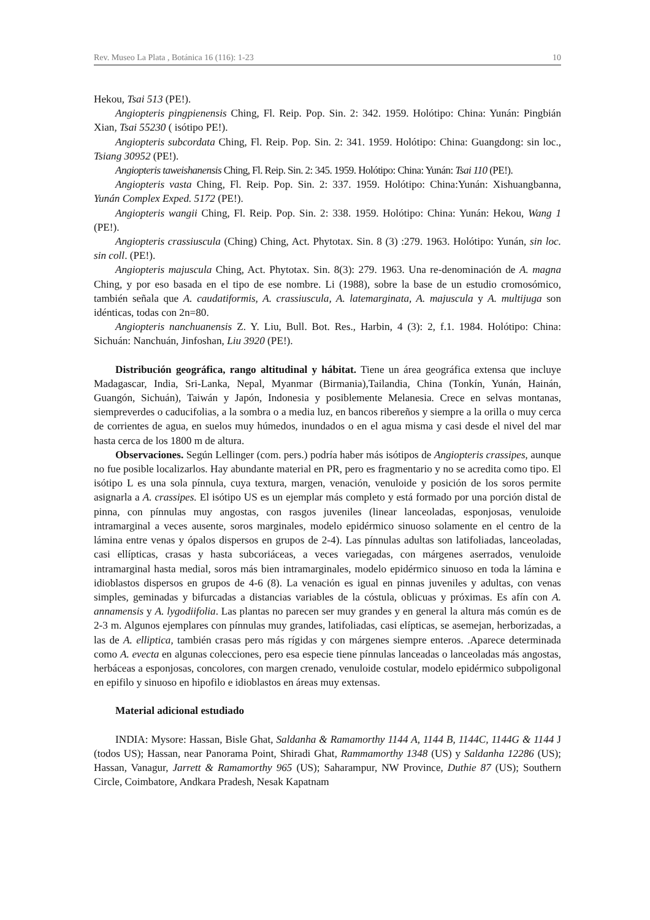Rev. Museo La Plata , Botánica 16 (116): 1-23 10
Hekou, Tsai 513 (PE!).
Angiopteris pingpienensis Ching, Fl. Reip. Pop. Sin. 2: 342. 1959. Holótipo: China: Yunán: Pingbián Xian, Tsai 55230 ( isótipo PE!).
Angiopteris subcordata Ching, Fl. Reip. Pop. Sin. 2: 341. 1959. Holótipo: China: Guangdong: sin loc., Tsiang 30952 (PE!).
Angiopteris taweishanensis Ching, Fl. Reip. Sin. 2: 345. 1959. Holótipo: China: Yunán: Tsai 110 (PE!).
Angiopteris vasta Ching, Fl. Reip. Pop. Sin. 2: 337. 1959. Holótipo: China:Yunán: Xishuangbanna, Yunán Complex Exped. 5172 (PE!).
Angiopteris wangii Ching, Fl. Reip. Pop. Sin. 2: 338. 1959. Holótipo: China: Yunán: Hekou, Wang 1 (PE!).
Angiopteris crassiuscula (Ching) Ching, Act. Phytotax. Sin. 8 (3) :279. 1963. Holótipo: Yunán, sin loc. sin coll. (PE!).
Angiopteris majuscula Ching, Act. Phytotax. Sin. 8(3): 279. 1963. Una re-denominación de A. magna Ching, y por eso basada en el tipo de ese nombre. Li (1988), sobre la base de un estudio cromosómico, también señala que A. caudatiformis, A. crassiuscula, A. latemarginata, A. majuscula y A. multijuga son idénticas, todas con 2n=80.
Angiopteris nanchuanensis Z. Y. Liu, Bull. Bot. Res., Harbin, 4 (3): 2, f.1. 1984. Holótipo: China: Sichuán: Nanchuán, Jinfoshan, Liu 3920 (PE!).
Distribución geográfica, rango altitudinal y hábitat. Tiene un área geográfica extensa que incluye Madagascar, India, Sri-Lanka, Nepal, Myanmar (Birmania),Tailandia, China (Tonkín, Yunán, Hainán, Guangón, Sichuán), Taiwán y Japón, Indonesia y posiblemente Melanesia. Crece en selvas montanas, siempreverdes o caducifolias, a la sombra o a media luz, en bancos ribereños y siempre a la orilla o muy cerca de corrientes de agua, en suelos muy húmedos, inundados o en el agua misma y casi desde el nivel del mar hasta cerca de los 1800 m de altura.
Observaciones. Según Lellinger (com. pers.) podría haber más isótipos de Angiopteris crassipes, aunque no fue posible localizarlos. Hay abundante material en PR, pero es fragmentario y no se acredita como tipo. El isótipo L es una sola pínnula, cuya textura, margen, venación, venuloide y posición de los soros permite asignarla a A. crassipes. El isótipo US es un ejemplar más completo y está formado por una porción distal de pinna, con pínnulas muy angostas, con rasgos juveniles (linear lanceoladas, esponjosas, venuloide intramarginal a veces ausente, soros marginales, modelo epidérmico sinuoso solamente en el centro de la lámina entre venas y ópalos dispersos en grupos de 2-4). Las pínnulas adultas son latifoliadas, lanceoladas, casi ellípticas, crasas y hasta subcoriáceas, a veces variegadas, con márgenes aserrados, venuloide intramarginal hasta medial, soros más bien intramarginales, modelo epidérmico sinuoso en toda la lámina e idioblastos dispersos en grupos de 4-6 (8). La venación es igual en pinnas juveniles y adultas, con venas simples, geminadas y bifurcadas a distancias variables de la cóstula, oblicuas y próximas. Es afín con A. annamensis y A. lygodiifolia. Las plantas no parecen ser muy grandes y en general la altura más común es de 2-3 m. Algunos ejemplares con pínnulas muy grandes, latifoliadas, casi elípticas, se asemejan, herborizadas, a las de A. elliptica, también crasas pero más rígidas y con márgenes siempre enteros. .Aparece determinada como A. evecta en algunas colecciones, pero esa especie tiene pínnulas lanceadas o lanceoladas más angostas, herbáceas a esponjosas, concolores, con margen crenado, venuloide costular, modelo epidérmico subpoligonal en epifilo y sinuoso en hipofilo e idioblastos en áreas muy extensas.
Material adicional estudiado
INDIA: Mysore: Hassan, Bisle Ghat, Saldanha & Ramamorthy 1144 A, 1144 B, 1144C, 1144G & 1144 J (todos US); Hassan, near Panorama Point, Shiradi Ghat, Rammamorthy 1348 (US) y Saldanha 12286 (US); Hassan, Vanagur, Jarrett & Ramamorthy 965 (US); Saharampur, NW Province, Duthie 87 (US); Southern Circle, Coimbatore, Andkara Pradesh, Nesak Kapatnam